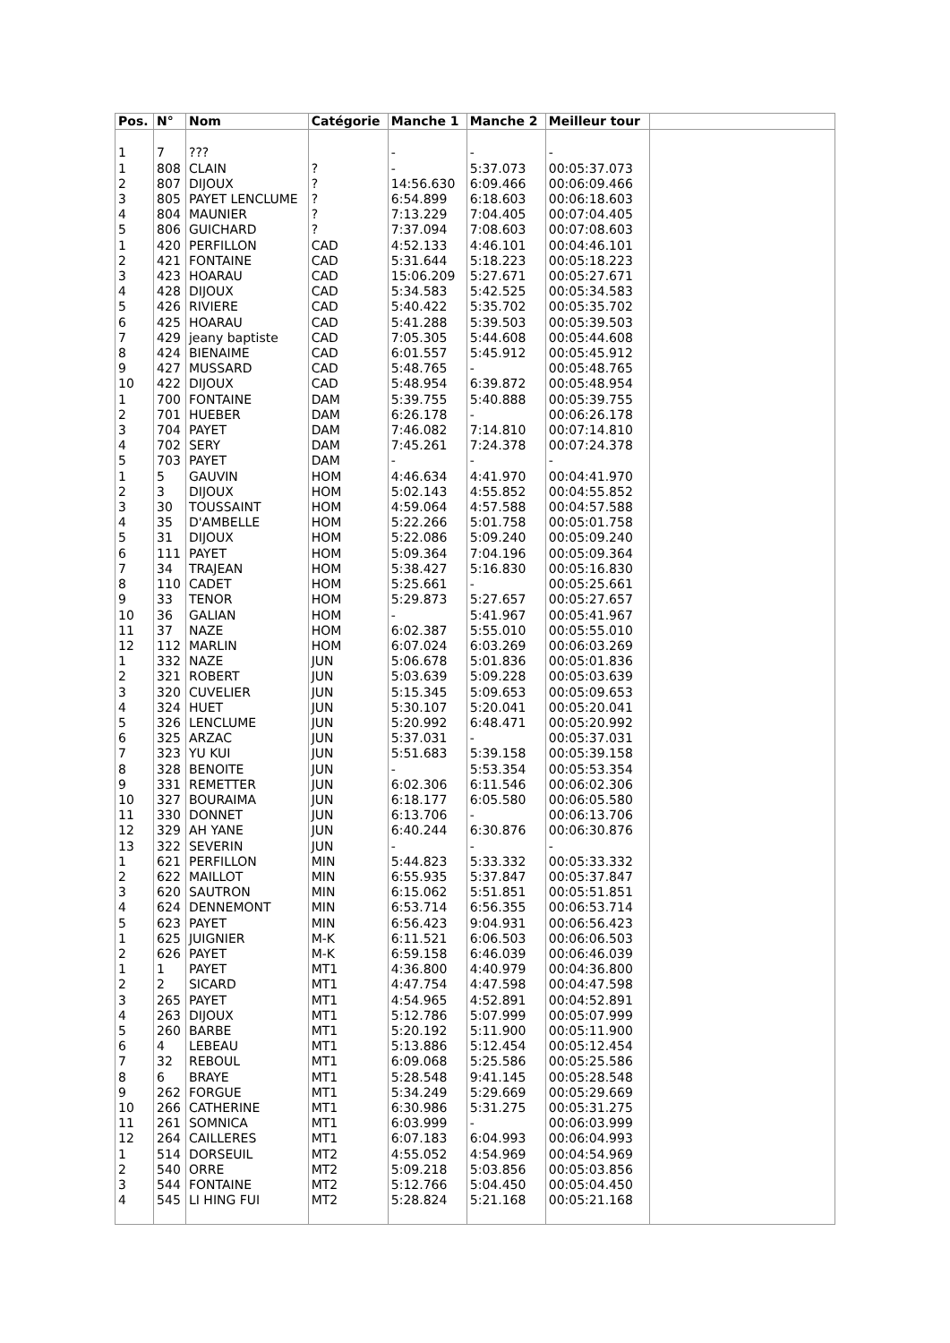| Pos. | N° | Nom | Catégorie | Manche 1 | Manche 2 | Meilleur tour | |
| --- | --- | --- | --- | --- | --- | --- | --- |
| 1 | 7 | ??? | | - | - | - | |
| 1 | 808 | CLAIN | ? | - | 5:37.073 | 00:05:37.073 | |
| 2 | 807 | DIJOUX | ? | 14:56.630 | 6:09.466 | 00:06:09.466 | |
| 3 | 805 | PAYET LENCLUME | ? | 6:54.899 | 6:18.603 | 00:06:18.603 | |
| 4 | 804 | MAUNIER | ? | 7:13.229 | 7:04.405 | 00:07:04.405 | |
| 5 | 806 | GUICHARD | ? | 7:37.094 | 7:08.603 | 00:07:08.603 | |
| 1 | 420 | PERFILLON | CAD | 4:52.133 | 4:46.101 | 00:04:46.101 | |
| 2 | 421 | FONTAINE | CAD | 5:31.644 | 5:18.223 | 00:05:18.223 | |
| 3 | 423 | HOARAU | CAD | 15:06.209 | 5:27.671 | 00:05:27.671 | |
| 4 | 428 | DIJOUX | CAD | 5:34.583 | 5:42.525 | 00:05:34.583 | |
| 5 | 426 | RIVIERE | CAD | 5:40.422 | 5:35.702 | 00:05:35.702 | |
| 6 | 425 | HOARAU | CAD | 5:41.288 | 5:39.503 | 00:05:39.503 | |
| 7 | 429 | jeany baptiste | CAD | 7:05.305 | 5:44.608 | 00:05:44.608 | |
| 8 | 424 | BIENAIME | CAD | 6:01.557 | 5:45.912 | 00:05:45.912 | |
| 9 | 427 | MUSSARD | CAD | 5:48.765 | - | 00:05:48.765 | |
| 10 | 422 | DIJOUX | CAD | 5:48.954 | 6:39.872 | 00:05:48.954 | |
| 1 | 700 | FONTAINE | DAM | 5:39.755 | 5:40.888 | 00:05:39.755 | |
| 2 | 701 | HUEBER | DAM | 6:26.178 | - | 00:06:26.178 | |
| 3 | 704 | PAYET | DAM | 7:46.082 | 7:14.810 | 00:07:14.810 | |
| 4 | 702 | SERY | DAM | 7:45.261 | 7:24.378 | 00:07:24.378 | |
| 5 | 703 | PAYET | DAM | - | - | - | |
| 1 | 5 | GAUVIN | HOM | 4:46.634 | 4:41.970 | 00:04:41.970 | |
| 2 | 3 | DIJOUX | HOM | 5:02.143 | 4:55.852 | 00:04:55.852 | |
| 3 | 30 | TOUSSAINT | HOM | 4:59.064 | 4:57.588 | 00:04:57.588 | |
| 4 | 35 | D'AMBELLE | HOM | 5:22.266 | 5:01.758 | 00:05:01.758 | |
| 5 | 31 | DIJOUX | HOM | 5:22.086 | 5:09.240 | 00:05:09.240 | |
| 6 | 111 | PAYET | HOM | 5:09.364 | 7:04.196 | 00:05:09.364 | |
| 7 | 34 | TRAJEAN | HOM | 5:38.427 | 5:16.830 | 00:05:16.830 | |
| 8 | 110 | CADET | HOM | 5:25.661 | - | 00:05:25.661 | |
| 9 | 33 | TENOR | HOM | 5:29.873 | 5:27.657 | 00:05:27.657 | |
| 10 | 36 | GALIAN | HOM | - | 5:41.967 | 00:05:41.967 | |
| 11 | 37 | NAZE | HOM | 6:02.387 | 5:55.010 | 00:05:55.010 | |
| 12 | 112 | MARLIN | HOM | 6:07.024 | 6:03.269 | 00:06:03.269 | |
| 1 | 332 | NAZE | JUN | 5:06.678 | 5:01.836 | 00:05:01.836 | |
| 2 | 321 | ROBERT | JUN | 5:03.639 | 5:09.228 | 00:05:03.639 | |
| 3 | 320 | CUVELIER | JUN | 5:15.345 | 5:09.653 | 00:05:09.653 | |
| 4 | 324 | HUET | JUN | 5:30.107 | 5:20.041 | 00:05:20.041 | |
| 5 | 326 | LENCLUME | JUN | 5:20.992 | 6:48.471 | 00:05:20.992 | |
| 6 | 325 | ARZAC | JUN | 5:37.031 | - | 00:05:37.031 | |
| 7 | 323 | YU KUI | JUN | 5:51.683 | 5:39.158 | 00:05:39.158 | |
| 8 | 328 | BENOITE | JUN | - | 5:53.354 | 00:05:53.354 | |
| 9 | 331 | REMETTER | JUN | 6:02.306 | 6:11.546 | 00:06:02.306 | |
| 10 | 327 | BOURAIMA | JUN | 6:18.177 | 6:05.580 | 00:06:05.580 | |
| 11 | 330 | DONNET | JUN | 6:13.706 | - | 00:06:13.706 | |
| 12 | 329 | AH YANE | JUN | 6:40.244 | 6:30.876 | 00:06:30.876 | |
| 13 | 322 | SEVERIN | JUN | - | - | - | |
| 1 | 621 | PERFILLON | MIN | 5:44.823 | 5:33.332 | 00:05:33.332 | |
| 2 | 622 | MAILLOT | MIN | 6:55.935 | 5:37.847 | 00:05:37.847 | |
| 3 | 620 | SAUTRON | MIN | 6:15.062 | 5:51.851 | 00:05:51.851 | |
| 4 | 624 | DENNEMONT | MIN | 6:53.714 | 6:56.355 | 00:06:53.714 | |
| 5 | 623 | PAYET | MIN | 6:56.423 | 9:04.931 | 00:06:56.423 | |
| 1 | 625 | JUIGNIER | M-K | 6:11.521 | 6:06.503 | 00:06:06.503 | |
| 2 | 626 | PAYET | M-K | 6:59.158 | 6:46.039 | 00:06:46.039 | |
| 1 | 1 | PAYET | MT1 | 4:36.800 | 4:40.979 | 00:04:36.800 | |
| 2 | 2 | SICARD | MT1 | 4:47.754 | 4:47.598 | 00:04:47.598 | |
| 3 | 265 | PAYET | MT1 | 4:54.965 | 4:52.891 | 00:04:52.891 | |
| 4 | 263 | DIJOUX | MT1 | 5:12.786 | 5:07.999 | 00:05:07.999 | |
| 5 | 260 | BARBE | MT1 | 5:20.192 | 5:11.900 | 00:05:11.900 | |
| 6 | 4 | LEBEAU | MT1 | 5:13.886 | 5:12.454 | 00:05:12.454 | |
| 7 | 32 | REBOUL | MT1 | 6:09.068 | 5:25.586 | 00:05:25.586 | |
| 8 | 6 | BRAYE | MT1 | 5:28.548 | 9:41.145 | 00:05:28.548 | |
| 9 | 262 | FORGUE | MT1 | 5:34.249 | 5:29.669 | 00:05:29.669 | |
| 10 | 266 | CATHERINE | MT1 | 6:30.986 | 5:31.275 | 00:05:31.275 | |
| 11 | 261 | SOMNICA | MT1 | 6:03.999 | - | 00:06:03.999 | |
| 12 | 264 | CAILLERES | MT1 | 6:07.183 | 6:04.993 | 00:06:04.993 | |
| 1 | 514 | DORSEUIL | MT2 | 4:55.052 | 4:54.969 | 00:04:54.969 | |
| 2 | 540 | ORRE | MT2 | 5:09.218 | 5:03.856 | 00:05:03.856 | |
| 3 | 544 | FONTAINE | MT2 | 5:12.766 | 5:04.450 | 00:05:04.450 | |
| 4 | 545 | LI HING FUI | MT2 | 5:28.824 | 5:21.168 | 00:05:21.168 | |